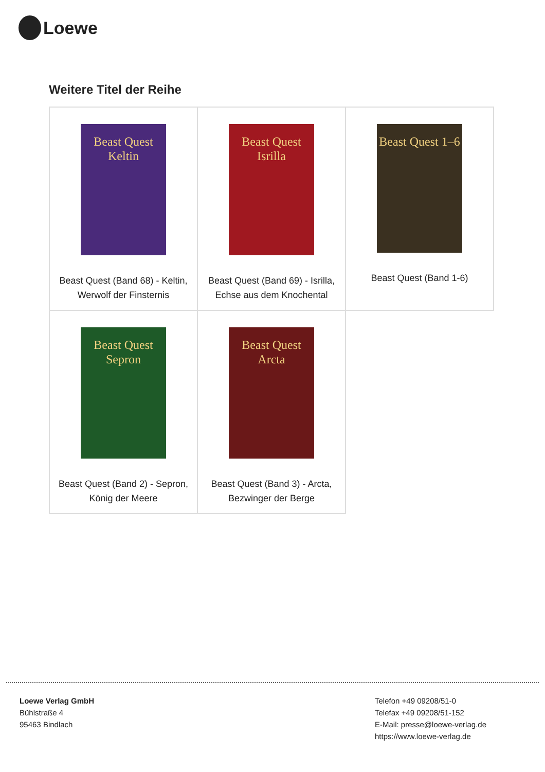Loewe
Weitere Titel der Reihe
| Beast Quest Keltin Beast Quest (Band 68) - Keltin, Werwolf der Finsternis | Beast Quest Isrilla Beast Quest (Band 69) - Isrilla, Echse aus dem Knochental | Beast Quest 1–6 Beast Quest (Band 1-6) |
| Beast Quest Sepron Beast Quest (Band 2) - Sepron, König der Meere | Beast Quest Arcta Beast Quest (Band 3) - Arcta, Bezwinger der Berge | |
Loewe Verlag GmbH
Bühlstraße 4
95463 Bindlach
Telefon +49 09208/51-0
Telefax +49 09208/51-152
E-Mail: presse@loewe-verlag.de
https://www.loewe-verlag.de